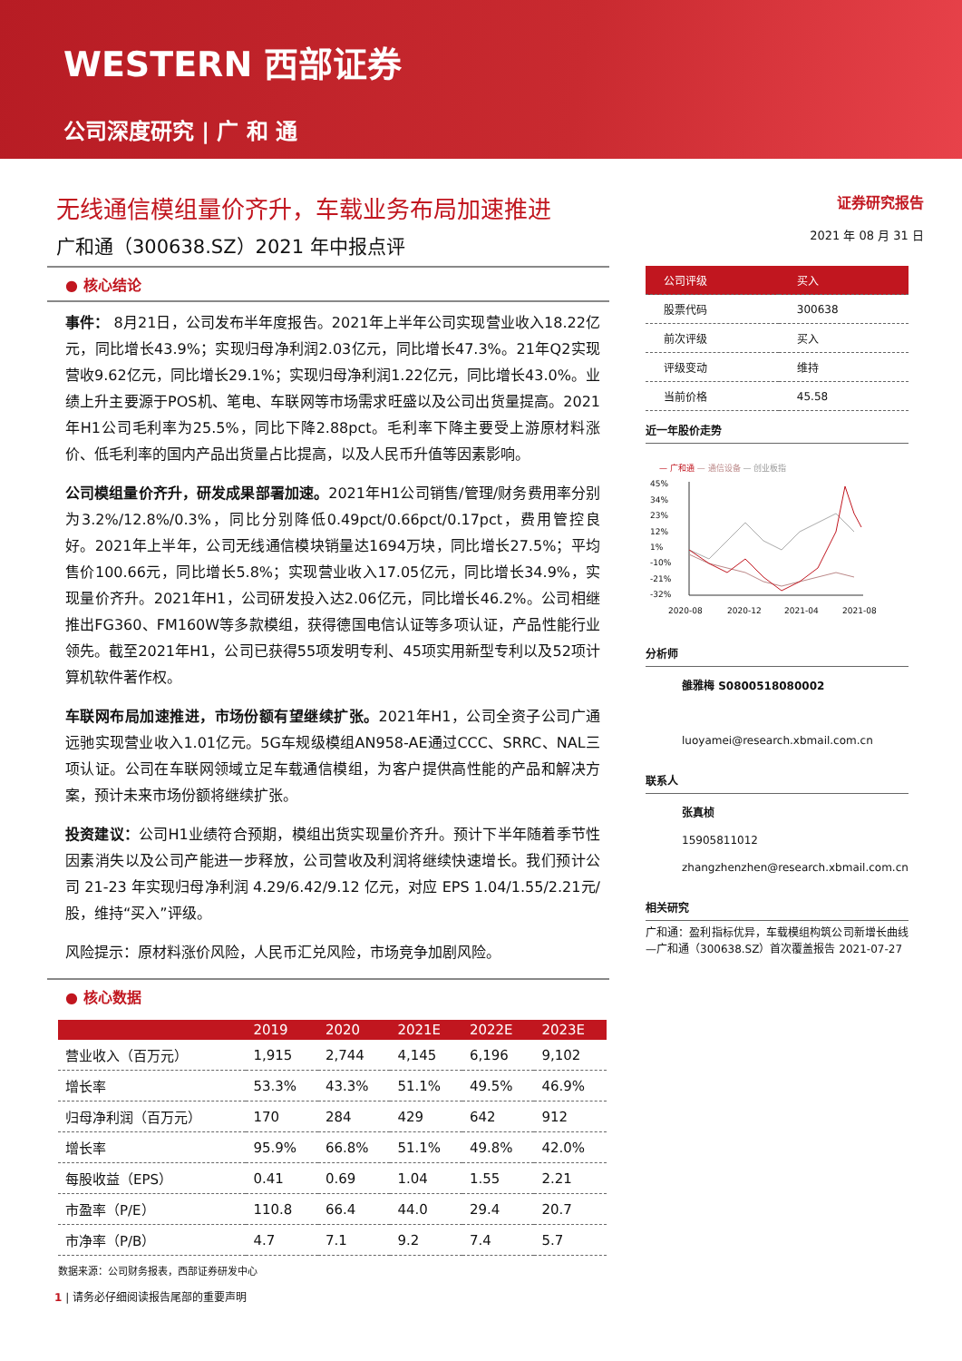WESTERN 西部证券
公司深度研究 | 广 和 通
无线通信模组量价齐升，车载业务布局加速推进
广和通（300638.SZ）2021 年中报点评
证券研究报告
2021 年 08 月 31 日
● 核心结论
事件： 8月21日，公司发布半年度报告。2021年上半年公司实现营业收入18.22亿元，同比增长43.9%；实现归母净利润2.03亿元，同比增长47.3%。21年Q2实现营收9.62亿元，同比增长29.1%；实现归母净利润1.22亿元，同比增长43.0%。业绩上升主要源于POS机、笔电、车联网等市场需求旺盛以及公司出货量提高。2021年H1公司毛利率为25.5%，同比下降2.88pct。毛利率下降主要受上游原材料涨价、低毛利率的国内产品出货量占比提高，以及人民币升值等因素影响。
公司模组量价齐升，研发成果部署加速。2021年H1公司销售/管理/财务费用率分别为3.2%/12.8%/0.3%，同比分别降低0.49pct/0.66pct/0.17pct，费用管控良好。2021年上半年，公司无线通信模块销量达1694万块，同比增长27.5%；平均售价100.66元，同比增长5.8%；实现营业收入17.05亿元，同比增长34.9%，实现量价齐升。2021年H1，公司研发投入达2.06亿元，同比增长46.2%。公司相继推出FG360、FM160W等多款模组，获得德国电信认证等多项认证，产品性能行业领先。截至2021年H1，公司已获得55项发明专利、45项实用新型专利以及52项计算机软件著作权。
车联网布局加速推进，市场份额有望继续扩张。2021年H1，公司全资子公司广通远驰实现营业收入1.01亿元。5G车规级模组AN958-AE通过CCC、SRRC、NAL三项认证。公司在车联网领域立足车载通信模组，为客户提供高性能的产品和解决方案，预计未来市场份额将继续扩张。
投资建议：公司H1业绩符合预期，模组出货实现量价齐升。预计下半年随着季节性因素消失以及公司产能进一步释放，公司营收及利润将继续快速增长。我们预计公司 21-23 年实现归母净利润 4.29/6.42/9.12 亿元，对应 EPS 1.04/1.55/2.21元/股，维持“买入”评级。
风险提示：原材料涨价风险，人民币汇兑风险，市场竞争加剧风险。
● 核心数据
| | 2019 | 2020 | 2021E | 2022E | 2023E |
| --- | --- | --- | --- | --- | --- |
| 营业收入（百万元） | 1,915 | 2,744 | 4,145 | 6,196 | 9,102 |
| 增长率 | 53.3% | 43.3% | 51.1% | 49.5% | 46.9% |
| 归母净利润（百万元） | 170 | 284 | 429 | 642 | 912 |
| 增长率 | 95.9% | 66.8% | 51.1% | 49.8% | 42.0% |
| 每股收益（EPS） | 0.41 | 0.69 | 1.04 | 1.55 | 2.21 |
| 市盈率（P/E） | 110.8 | 66.4 | 44.0 | 29.4 | 20.7 |
| 市净率（P/B） | 4.7 | 7.1 | 9.2 | 7.4 | 5.7 |
数据来源：公司财务报表，西部证券研发中心
| 公司评级 | 买入 |
| 股票代码 | 300638 |
| 前次评级 | 买入 |
| 评级变动 | 维持 |
| 当前价格 | 45.58 |
近一年股价走势
— 广和通 — 通信设备 — 创业板指
45%
34%
23%
12%
1%
-10%
-21%
-32%
2020-08
2020-12
2021-04
2021-08
分析师
雒雅梅 S0800518080002
luoyamei@research.xbmail.com.cn
联系人
张真桢
15905811012
zhangzhenzhen@research.xbmail.com.cn
相关研究
广和通：盈利指标优异，车载模组构筑公司新增长曲线—广和通（300638.SZ）首次覆盖报告 2021-07-27
1 | 请务必仔细阅读报告尾部的重要声明